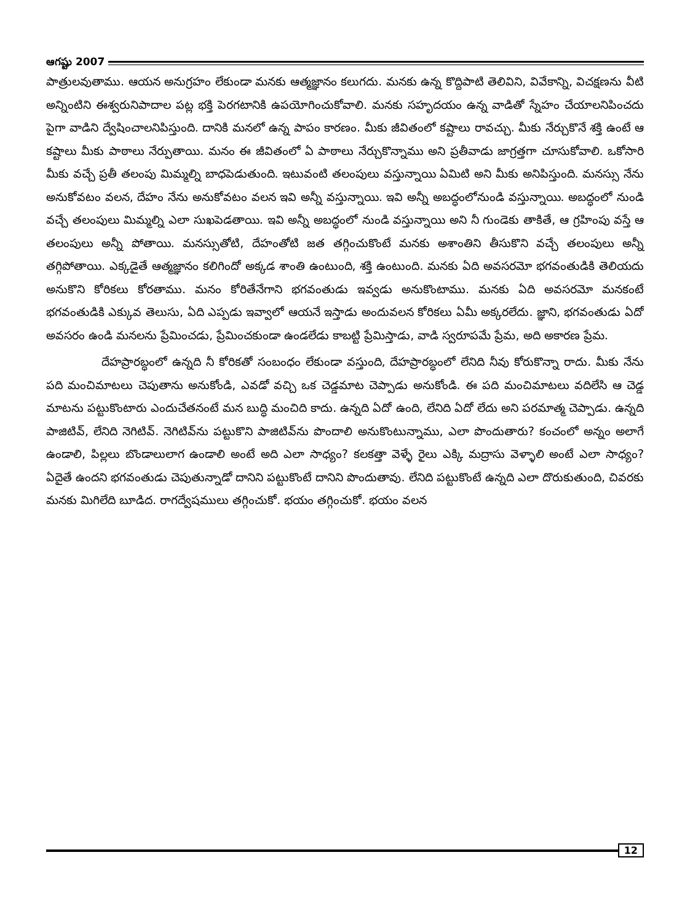ఆగష్టు 2007
పాత్రులవుతాము. ఆయన అనుగ్రహం లేకుండా మనకు ఆత్మజ్ఞానం కలుగదు. మనకు ఉన్న కొద్దిపాటి తెలివిని, వివేకాన్ని, విచక్షణను వీటి అన్నింటిని ఈశ్వరునిపాదాల పట్ల భక్తి పెరగటానికి ఉపయోగించుకోవాలి. మనకు సహృదయం ఉన్న వాడితో స్నేహం చేయాలనిపించదు పైగా వాడిని ద్వేషించాలనిపిస్తుంది. దానికి మనలో ఉన్న పాపం కారణం. మీకు జీవితంలో కష్టాలు రావచ్చు. మీకు నేర్చుకొనే శక్తి ఉంటే ఆ కష్టాలు మీకు పాఠాలు నేర్పుతాయి. మనం ఈ జీవితంలో ఏ పాఠాలు నేర్చుకొన్నాము అని ప్రతీవాడు జాగ్రత్తగా చూసుకోవాలి. ఒకోసారి మీకు వచ్చే ప్రతీ తలంపు మిమ్మల్ని బాధపెడుతుంది. ఇటువంటి తలంపులు వస్తున్నాయి ఏమిటి అని మీకు అనిపిస్తుంది. మనస్సు నేను అనుకోవటం వలన, దేహం నేను అనుకోవటం వలన ఇవి అన్నీ వస్తున్నాయి. ఇవి అన్నీ అబద్ధంలోనుండి వస్తున్నాయి. అబద్ధంలో నుండి వచ్చే తలంపులు మిమ్మల్ని ఎలా సుఖపెడతాయి. ఇవి అన్నీ అబద్ధంలో నుండి వస్తున్నాయి అని నీ గుండెకు తాకితే, ఆ గ్రహింపు వస్తే ఆ తలంపులు అన్నీ పోతాయి. మనస్సుతోటి, దేహంతోటి జత తగ్గించుకొంటే మనకు అశాంతిని తీసుకొని వచ్చే తలంపులు అన్నీ తగ్గిపోతాయి. ఎక్కడైతే ఆత్మజ్ఞానం కలిగిందో అక్కడ శాంతి ఉంటుంది, శక్తి ఉంటుంది. మనకు ఏది అవసరమో భగవంతుడికి తెలియదు అనుకొని కోరికలు కోరతాము. మనం కోరితేనేగాని భగవంతుడు ఇవ్వడు అనుకొంటాము. మనకు ఏది అవసరమో మనకంటే భగవంతుడికి ఎక్కువ తెలుసు, ఏది ఎప్పడు ఇవ్వాలో ఆయనే ఇస్తాడు అందువలన కోరికలు ఏమీ అక్కరలేదు. జ్ఞాని, భగవంతుడు ఏదో అవసరం ఉండి మనలను ప్రేమించడు, ప్రేమించకుండా ఉండలేడు కాబట్టి ప్రేమిస్తాడు, వాడి స్వరూపమే ప్రేమ, అది అకారణ ప్రేమ.
దేహప్రారబ్ధంలో ఉన్నది నీ కోరికతో సంబంధం లేకుండా వస్తుంది, దేహప్రారబ్ధంలో లేనిది నీవు కోరుకొన్నా రాదు. మీకు నేను పది మంచిమాటలు చెపుతాను అనుకోండి, ఎవడో వచ్చి ఒక చెడ్డమాట చెప్పాడు అనుకోండి. ఈ పది మంచిమాటలు వదిలేసి ఆ చెడ్డ మాటను పట్టుకొంటారు ఎందుచేతనంటే మన బుద్ధి మంచిది కాదు. ఉన్నది ఏదో ఉంది, లేనిది ఏదో లేదు అని పరమాత్మ చెప్పాడు. ఉన్నది పాజిటివ్, లేనిది నెగిటివ్. నెగిటివ్‌ను పట్టుకొని పాజిటివ్‌ను పొందాలి అనుకొంటున్నాము, ఎలా పొందుతారు? కంచంలో అన్నం అలాగే ఉండాలి, పిల్లలు బొండాలులాగ ఉండాలి అంటే అది ఎలా సాధ్యం? కలకత్తా వెళ్ళే రైలు ఎక్కి మద్రాసు వెళ్ళాలి అంటే ఎలా సాధ్యం? ఏదైతే ఉందని భగవంతుడు చెపుతున్నాడో దానిని పట్టుకొంటే దానిని పొందుతావు. లేనిది పట్టుకొంటే ఉన్నది ఎలా దొరుకుతుంది, చివరకు మనకు మిగిలేది బూడిద. రాగద్వేషములు తగ్గించుకో. భయం తగ్గించుకో. భయం వలన
12